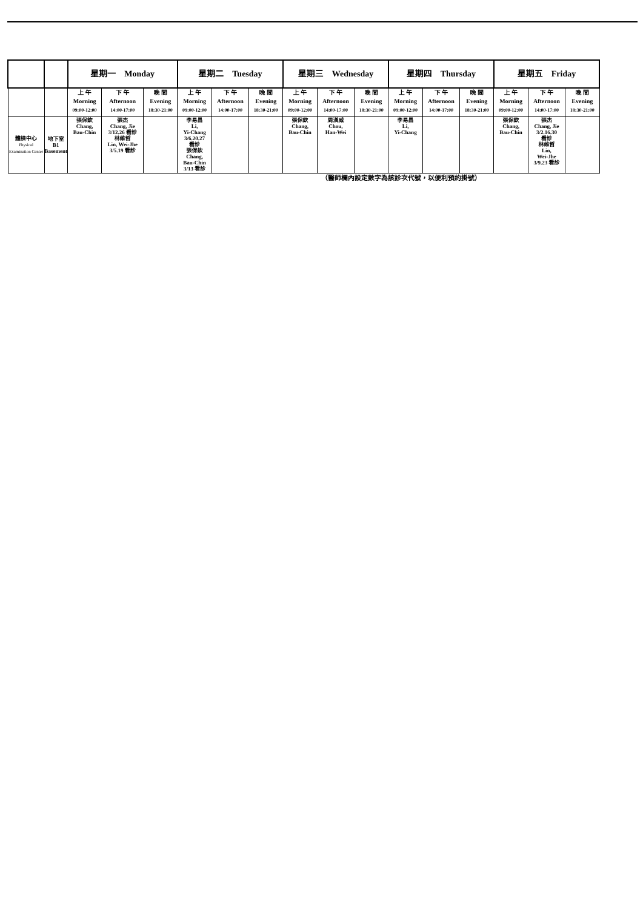| | | 星期一 Monday | | | 星期二 Tuesday | | | 星期三 Wednesday | | | 星期四 Thursday | | | 星期五 Friday | | |
| --- | --- | --- | --- | --- | --- | --- | --- | --- | --- | --- | --- | --- | --- | --- | --- | --- |
| | | 上 午 Morning 09:00-12:00 | 下 午 Afternoon 14:00-17:00 | 晚 間 Evening 18:30-21:00 | 上 午 Morning 09:00-12:00 | 下 午 Afternoon 14:00-17:00 | 晚 間 Evening 18:30-21:00 | 上 午 Morning 09:00-12:00 | 下 午 Afternoon 14:00-17:00 | 晚 間 Evening 18:30-21:00 | 上 午 Morning 09:00-12:00 | 下 午 Afternoon 14:00-17:00 | 晚 間 Evening 18:30-21:00 | 上 午 Morning 09:00-12:00 | 下 午 Afternoon 14:00-17:00 | 晚 間 Evening 18:30-21:00 |
| 體檢中心 Physical Examination Center | 地下室 B1 Basement | 張保欽 Chang, Bau-Chin | 張杰 Chang, Jie 3/12.26 看診 林維哲 Lin, Wei-Jhe 3/5.19 看診 | | 李易昌 Li, Yi-Chang 3/6.20.27 看診 張保欽 Chang, Bau-Chin 3/13 看診 | | | 張保欽 Chang, Bau-Chin | 周漢威 Chou, Han-Wei | | 李易昌 Li, Yi-Chang | | | 張保欽 Chang, Bau-Chin | 張杰 Chang, Jie 3/2.16.30 看診 林維哲 Lin, Wei-Jhe 3/9.23 看診 | |
（醫師欄內設定數字為該診次代號，以便利預約掛號）